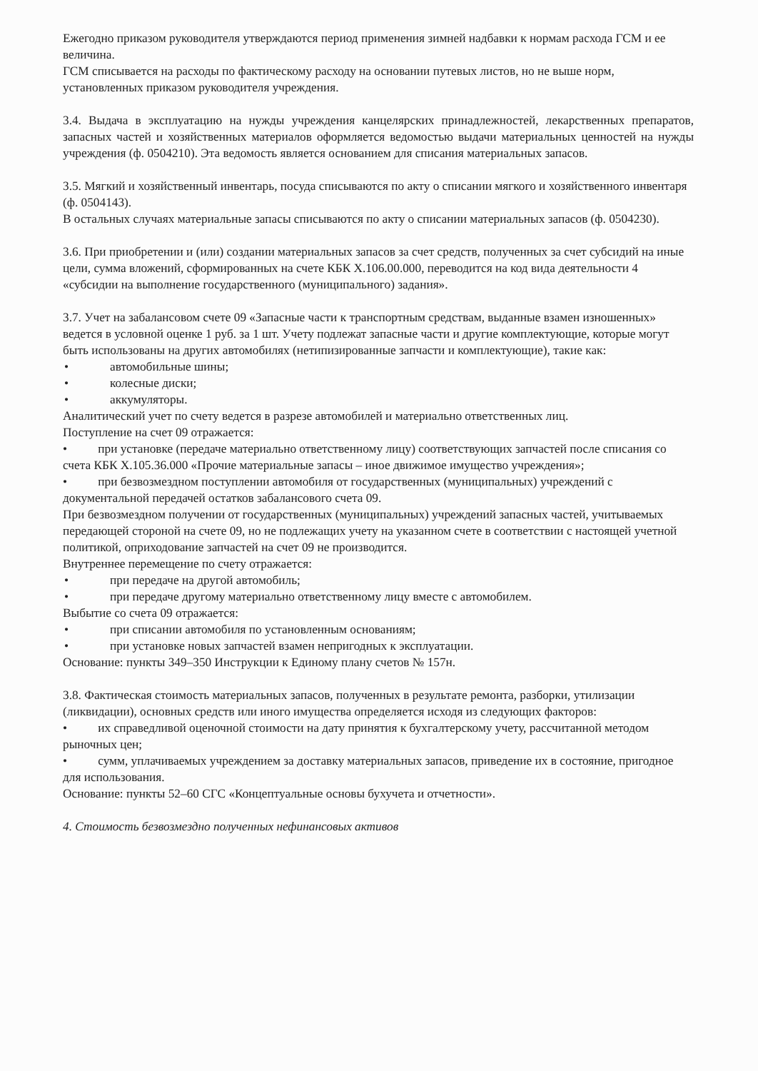Ежегодно приказом руководителя утверждаются период применения зимней надбавки к нормам расхода ГСМ и ее величина.
ГСМ списывается на расходы по фактическому расходу на основании путевых листов, но не выше норм, установленных приказом руководителя учреждения.
3.4. Выдача в эксплуатацию на нужды учреждения канцелярских принадлежностей, лекарственных препаратов, запасных частей и хозяйственных материалов оформляется ведомостью выдачи материальных ценностей на нужды учреждения (ф. 0504210). Эта ведомость является основанием для списания материальных запасов.
3.5. Мягкий и хозяйственный инвентарь, посуда списываются по акту о списании мягкого и хозяйственного инвентаря (ф. 0504143).
В остальных случаях материальные запасы списываются по акту о списании материальных запасов (ф. 0504230).
3.6. При приобретении и (или) создании материальных запасов за счет средств, полученных за счет субсидий на иные цели, сумма вложений, сформированных на счете КБК X.106.00.000, переводится на код вида деятельности 4 «субсидии на выполнение государственного (муниципального) задания».
3.7. Учет на забалансовом счете 09 «Запасные части к транспортным средствам, выданные взамен изношенных» ведется в условной оценке 1 руб. за 1 шт. Учету подлежат запасные части и другие комплектующие, которые могут быть использованы на других автомобилях (нетипизированные запчасти и комплектующие), такие как:
• автомобильные шины;
• колесные диски;
• аккумуляторы.
Аналитический учет по счету ведется в разрезе автомобилей и материально ответственных лиц.
Поступление на счет 09 отражается:
• при установке (передаче материально ответственному лицу) соответствующих запчастей после списания со счета КБК X.105.36.000 «Прочие материальные запасы – иное движимое имущество учреждения»;
• при безвозмездном поступлении автомобиля от государственных (муниципальных) учреждений с документальной передачей остатков забалансового счета 09.
При безвозмездном получении от государственных (муниципальных) учреждений запасных частей, учитываемых передающей стороной на счете 09, но не подлежащих учету на указанном счете в соответствии с настоящей учетной политикой, оприходование запчастей на счет 09 не производится.
Внутреннее перемещение по счету отражается:
• при передаче на другой автомобиль;
• при передаче другому материально ответственному лицу вместе с автомобилем.
Выбытие со счета 09 отражается:
• при списании автомобиля по установленным основаниям;
• при установке новых запчастей взамен непригодных к эксплуатации.
Основание: пункты 349–350 Инструкции к Единому плану счетов № 157н.
3.8. Фактическая стоимость материальных запасов, полученных в результате ремонта, разборки, утилизации (ликвидации), основных средств или иного имущества определяется исходя из следующих факторов:
• их справедливой оценочной стоимости на дату принятия к бухгалтерскому учету, рассчитанной методом рыночных цен;
• сумм, уплачиваемых учреждением за доставку материальных запасов, приведение их в состояние, пригодное для использования.
Основание: пункты 52–60 СГС «Концептуальные основы бухучета и отчетности».
4. Стоимость безвозмездно полученных нефинансовых активов